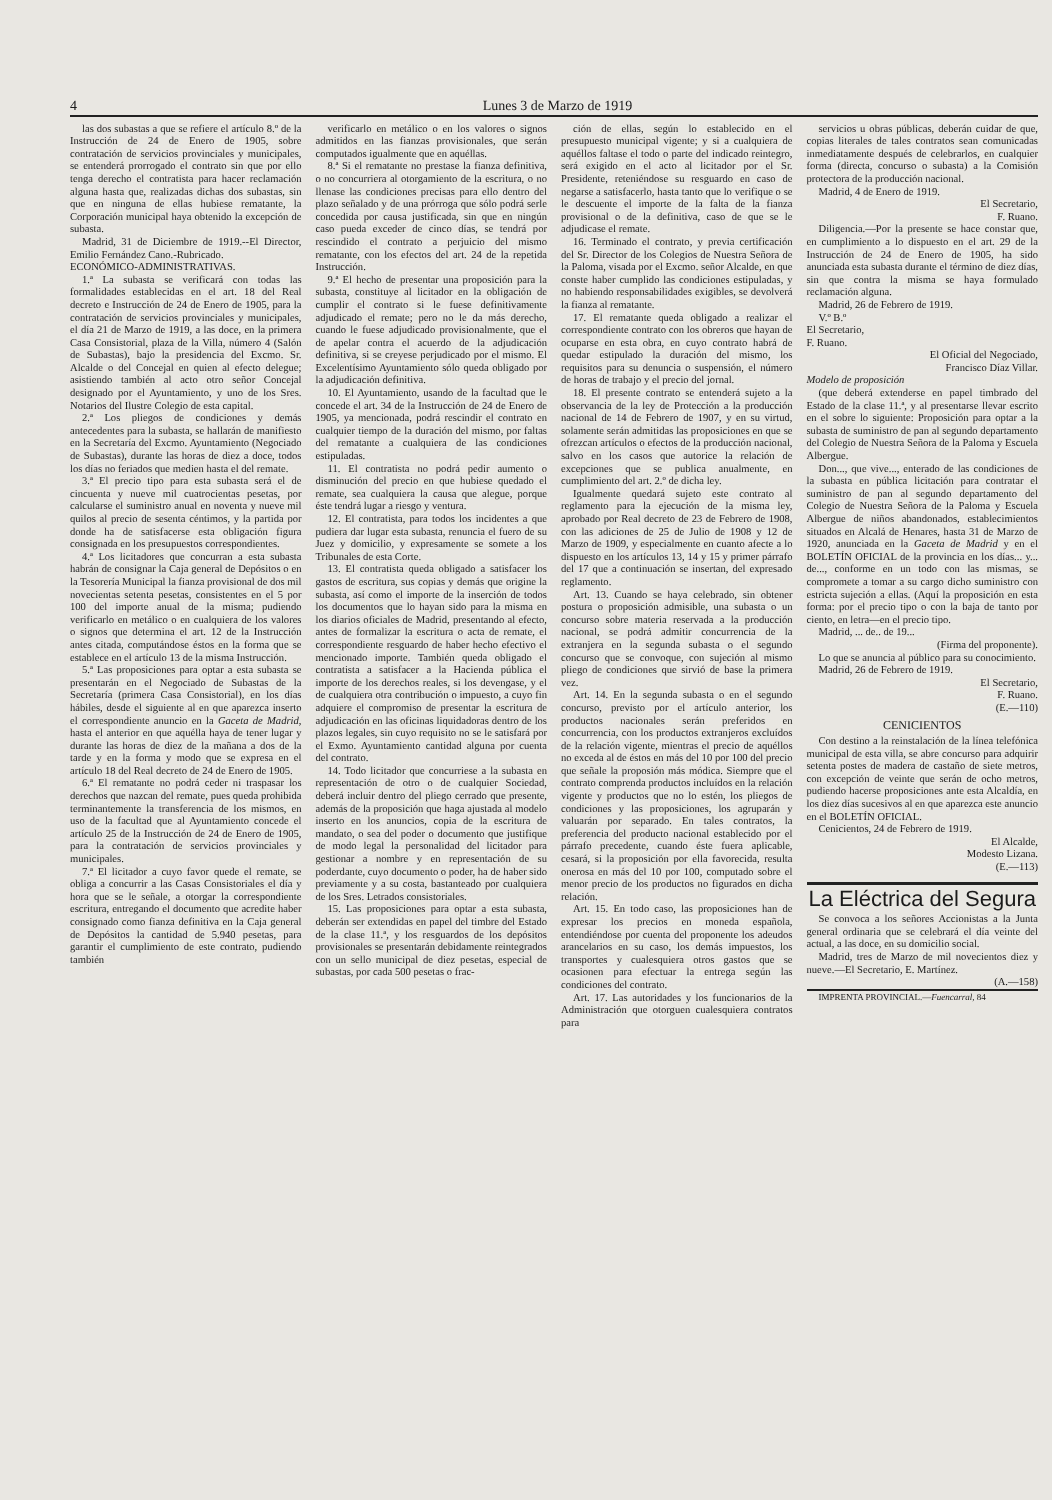4 Lunes 3 de Marzo de 1919
las dos subastas a que se refiere el artículo 8.º de la Instrucción de 24 de Enero de 1905, sobre contratación de servicios provinciales y municipales, se entenderá prorrogado el contrato sin que por ello tenga derecho el contratista para hacer reclamación alguna hasta que, realizadas dichas dos subastas, sin que en ninguna de ellas hubiese rematante, la Corporación municipal haya obtenido la excepción de subasta.
Madrid, 31 de Diciembre de 1919.--El Director, Emilio Fernández Cano.-Rubricado.
ECONÓMICO-ADMINISTRATIVAS.
1.ª La subasta se verificará con todas las formalidades establecidas en el art. 18 del Real decreto e Instrucción de 24 de Enero de 1905, para la contratación de servicios provinciales y municipales, el día 21 de Marzo de 1919, a las doce, en la primera Casa Consistorial, plaza de la Villa, número 4 (Salón de Subastas), bajo la presidencia del Excmo. Sr. Alcalde o del Concejal en quien al efecto delegue; asistiendo también al acto otro señor Concejal designado por el Ayuntamiento, y uno de los Sres. Notarios del Ilustre Colegio de esta capital.
2.ª Los pliegos de condiciones y demás antecedentes para la subasta, se hallarán de manifiesto en la Secretaría del Excmo. Ayuntamiento (Negociado de Subastas), durante las horas de diez a doce, todos los días no feriados que medien hasta el del remate.
3.ª El precio tipo para esta subasta será el de cincuenta y nueve mil cuatrocientas pesetas, por calcularse el suministro anual en noventa y nueve mil quilos al precio de sesenta céntimos, y la partida por donde ha de satisfacerse esta obligación figura consignada en los presupuestos correspondientes.
4.ª Los licitadores que concurran a esta subasta habrán de consignar la Caja general de Depósitos o en la Tesorería Municipal la fianza provisional de dos mil novecientas setenta pesetas, consistentes en el 5 por 100 del importe anual de la misma; pudiendo verificarlo en metálico o en cualquiera de los valores o signos que determina el art. 12 de la Instrucción antes citada, computándose éstos en la forma que se establece en el artículo 13 de la misma Instrucción.
5.ª Las proposiciones para optar a esta subasta se presentarán en el Negociado de Subastas de la Secretaría (primera Casa Consistorial), en los días hábiles, desde el siguiente al en que aparezca inserto el correspondiente anuncio en la Gaceta de Madrid, hasta el anterior en que aquélla haya de tener lugar y durante las horas de diez de la mañana a dos de la tarde y en la forma y modo que se expresa en el artículo 18 del Real decreto de 24 de Enero de 1905.
6.ª El rematante no podrá ceder ni traspasar los derechos que nazcan del remate, pues queda prohibida terminantemente la transferencia de los mismos, en uso de la facultad que al Ayuntamiento concede el artículo 25 de la Instrucción de 24 de Enero de 1905, para la contratación de servicios provinciales y municipales.
7.ª El licitador a cuyo favor quede el remate, se obliga a concurrir a las Casas Consistoriales el día y hora que se le señale, a otorgar la correspondiente escritura, entregando el documento que acredite haber consignado como fianza definitiva en la Caja general de Depósitos la cantidad de 5.940 pesetas, para garantir el cumplimiento de este contrato, pudiendo también
verificarlo en metálico o en los valores o signos admitidos en las fianzas provisionales, que serán computados igualmente que en aquéllas.
8.ª Si el rematante no prestase la fianza definitiva, o no concurriera al otorgamiento de la escritura, o no llenase las condiciones precisas para ello dentro del plazo señalado y de una prórroga que sólo podrá serle concedida por causa justificada, sin que en ningún caso pueda exceder de cinco días, se tendrá por rescindido el contrato a perjuicio del mismo rematante, con los efectos del art. 24 de la repetida Instrucción.
9.ª El hecho de presentar una proposición para la subasta, constituye al licitador en la obligación de cumplir el contrato si le fuese definitivamente adjudicado el remate; pero no le da más derecho, cuando le fuese adjudicado provisionalmente, que el de apelar contra el acuerdo de la adjudicación definitiva, si se creyese perjudicado por el mismo. El Excelentísimo Ayuntamiento sólo queda obligado por la adjudicación definitiva.
10. El Ayuntamiento, usando de la facultad que le concede el art. 34 de la Instrucción de 24 de Enero de 1905, ya mencionada, podrá rescindir el contrato en cualquier tiempo de la duración del mismo, por faltas del rematante a cualquiera de las condiciones estipuladas.
11. El contratista no podrá pedir aumento o disminución del precio en que hubiese quedado el remate, sea cualquiera la causa que alegue, porque éste tendrá lugar a riesgo y ventura.
12. El contratista, para todos los incidentes a que pudiera dar lugar esta subasta, renuncia el fuero de su Juez y domicilio, y expresamente se somete a los Tribunales de esta Corte.
13. El contratista queda obligado a satisfacer los gastos de escritura, sus copias y demás que origine la subasta, así como el importe de la inserción de todos los documentos que lo hayan sido para la misma en los diarios oficiales de Madrid, presentando al efecto, antes de formalizar la escritura o acta de remate, el correspondiente resguardo de haber hecho efectivo el mencionado importe. También queda obligado el contratista a satisfacer a la Hacienda pública el importe de los derechos reales, si los devengase, y el de cualquiera otra contribución o impuesto, a cuyo fin adquiere el compromiso de presentar la escritura de adjudicación en las oficinas liquidadoras dentro de los plazos legales, sin cuyo requisito no se le satisfará por el Exmo. Ayuntamiento cantidad alguna por cuenta del contrato.
14. Todo licitador que concurriese a la subasta en representación de otro o de cualquier Sociedad, deberá incluir dentro del pliego cerrado que presente, además de la proposición que haga ajustada al modelo inserto en los anuncios, copia de la escritura de mandato, o sea del poder o documento que justifique de modo legal la personalidad del licitador para gestionar a nombre y en representación de su poderdante, cuyo documento o poder, ha de haber sido previamente y a su costa, bastanteado por cualquiera de los Sres. Letrados consistoriales.
15. Las proposiciones para optar a esta subasta, deberán ser extendidas en papel del timbre del Estado de la clase 11.ª, y los resguardos de los depósitos provisionales se presentarán debidamente reintegrados con un sello municipal de diez pesetas, especial de subastas, por cada 500 pesetas o frac-
ción de ellas, según lo establecido en el presupuesto municipal vigente; y si a cualquiera de aquéllos faltase el todo o parte del indicado reintegro, será exigido en el acto al licitador por el Sr. Presidente, reteniéndose su resguardo en caso de negarse a satisfacerlo, hasta tanto que lo verifique o se le descuente el importe de la falta de la fianza provisional o de la definitiva, caso de que se le adjudicase el remate.
16. Terminado el contrato, y previa certificación del Sr. Director de los Colegios de Nuestra Señora de la Paloma, visada por el Excmo. señor Alcalde, en que conste haber cumplido las condiciones estipuladas, y no habiendo responsabilidades exigibles, se devolverá la fianza al rematante.
17. El rematante queda obligado a realizar el correspondiente contrato con los obreros que hayan de ocuparse en esta obra, en cuyo contrato habrá de quedar estipulado la duración del mismo, los requisitos para su denuncia o suspensión, el número de horas de trabajo y el precio del jornal.
18. El presente contrato se entenderá sujeto a la observancia de la ley de Protección a la producción nacional de 14 de Febrero de 1907, y en su virtud, solamente serán admitidas las proposiciones en que se ofrezcan artículos o efectos de la producción nacional, salvo en los casos que autorice la relación de excepciones que se publica anualmente, en cumplimiento del art. 2.º de dicha ley.
Igualmente quedará sujeto este contrato al reglamento para la ejecución de la misma ley, aprobado por Real decreto de 23 de Febrero de 1908, con las adiciones de 25 de Julio de 1908 y 12 de Marzo de 1909, y especialmente en cuanto afecte a lo dispuesto en los artículos 13, 14 y 15 y primer párrafo del 17 que a continuación se insertan, del expresado reglamento.
Art. 13. Cuando se haya celebrado, sin obtener postura o proposición admisible, una subasta o un concurso sobre materia reservada a la producción nacional, se podrá admitir concurrencia de la extranjera en la segunda subasta o el segundo concurso que se convoque, con sujeción al mismo pliego de condiciones que sirvió de base la primera vez.
Art. 14. En la segunda subasta o en el segundo concurso, previsto por el artículo anterior, los productos nacionales serán preferidos en concurrencia, con los productos extranjeros excluídos de la relación vigente, mientras el precio de aquéllos no exceda al de éstos en más del 10 por 100 del precio que señale la proposión más módica. Siempre que el contrato comprenda productos incluídos en la relación vigente y productos que no lo estén, los pliegos de condiciones y las proposiciones, los agruparán y valuarán por separado. En tales contratos, la preferencia del producto nacional establecido por el párrafo precedente, cuando éste fuera aplicable, cesará, si la proposición por ella favorecida, resulta onerosa en más del 10 por 100, computado sobre el menor precio de los productos no figurados en dicha relación.
Art. 15. En todo caso, las proposiciones han de expresar los precios en moneda española, entendiéndose por cuenta del proponente los adeudos arancelarios en su caso, los demás impuestos, los transportes y cualesquiera otros gastos que se ocasionen para efectuar la entrega según las condiciones del contrato.
Art. 17. Las autoridades y los funcionarios de la Administración que otorguen cualesquiera contratos para
servicios u obras públicas, deberán cuidar de que, copias literales de tales contratos sean comunicadas inmediatamente después de celebrarlos, en cualquier forma (directa, concurso o subasta) a la Comisión protectora de la producción nacional.
Madrid, 4 de Enero de 1919.
El Secretario,
F. Ruano.
Diligencia.—Por la presente se hace constar que, en cumplimiento a lo dispuesto en el art. 29 de la Instrucción de 24 de Enero de 1905, ha sido anunciada esta subasta durante el término de diez días, sin que contra la misma se haya formulado reclamación alguna.
Madrid, 26 de Febrero de 1919.
V.º B.º
El Secretario,
F. Ruano.
El Oficial del Negociado,
Francisco Díaz Villar.
Modelo de proposición
(que deberá extenderse en papel timbrado del Estado de la clase 11.ª, y al presentarse llevar escrito en el sobre lo siguiente: Proposición para optar a la subasta de suministro de pan al segundo departamento del Colegio de Nuestra Señora de la Paloma y Escuela Albergue.
Don..., que vive..., enterado de las condiciones de la subasta en pública licitación para contratar el suministro de pan al segundo departamento del Colegio de Nuestra Señora de la Paloma y Escuela Albergue de niños abandonados, establecimientos situados en Alcalá de Henares, hasta 31 de Marzo de 1920, anunciada en la Gaceta de Madrid y en el BOLETÍN OFICIAL de la provincia en los días... y... de..., conforme en un todo con las mismas, se compromete a tomar a su cargo dicho suministro con estricta sujeción a ellas. (Aquí la proposición en esta forma: por el precio tipo o con la baja de tanto por ciento, en letra—en el precio tipo.
Madrid, ... de.. de 19...
(Firma del proponente).
Lo que se anuncia al público para su conocimiento.
Madrid, 26 de Febrero de 1919.
El Secretario,
F. Ruano.
(E.—110)
CENICIENTOS
Con destino a la reinstalación de la línea telefónica municipal de esta villa, se abre concurso para adquirir setenta postes de madera de castaño de siete metros, con excepción de veinte que serán de ocho metros, pudiendo hacerse proposiciones ante esta Alcaldía, en los diez días sucesivos al en que aparezca este anuncio en el BOLETÍN OFICIAL.
Cenicientos, 24 de Febrero de 1919.
El Alcalde,
Modesto Lizana.
(E.—113)
La Eléctrica del Segura
Se convoca a los señores Accionistas a la Junta general ordinaria que se celebrará el día veinte del actual, a las doce, en su domicilio social.
Madrid, tres de Marzo de mil novecientos diez y nueve.—El Secretario, E. Martínez.
(A.—158)
IMPRENTA PROVINCIAL.—Fuencarral, 84